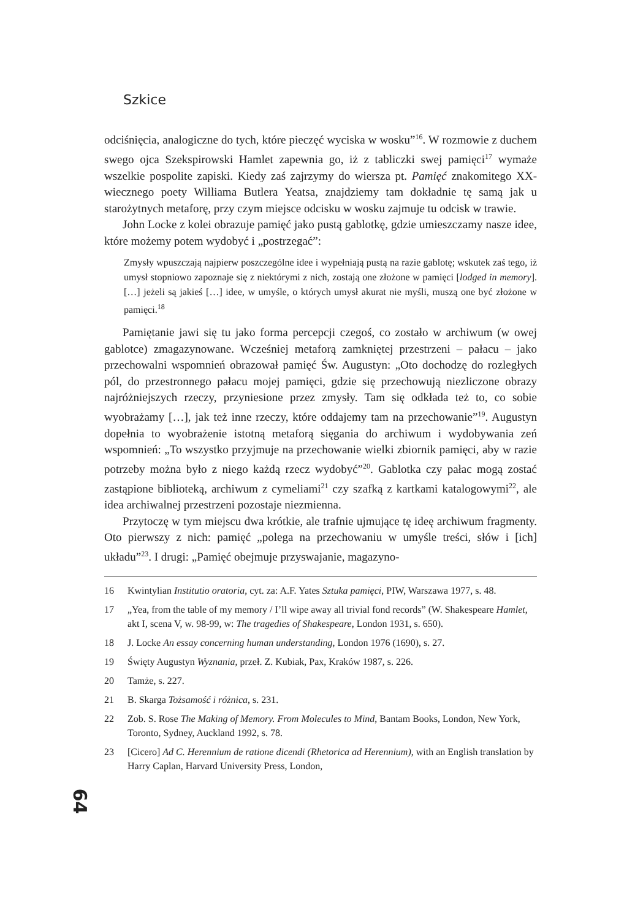Szkice
odciśnięcia, analogiczne do tych, które pieczęć wyciska w wosku”<sup>16</sup>. W rozmowie z duchem swego ojca Szekspirowski Hamlet zapewnia go, iż z tabliczki swej pamięci<sup>17</sup> wymaże wszelkie pospolite zapiski. Kiedy zaś zajrzymy do wiersza pt. Pamięć znakomitego XX-wiecznego poety Williama Butlera Yeatsa, znajdziemy tam dokładnie tę samą jak u starożytnych metaforę, przy czym miejsce odcisku w wosku zajmuje tu odcisk w trawie.
John Locke z kolei obrazuje pamięć jako pustą gablotkę, gdzie umieszczamy nasze idee, które możemy potem wydobyć i „postrzegać”:
Zmysły wpuszczają najpierw poszczególne idee i wypełniają pustą na razie gablotę; wskutek zaś tego, iż umysł stopniowo zapoznaje się z niektórymi z nich, zostają one złożone w pamięci [lodged in memory]. […] jeżeli są jakieś […] idee, w umyśle, o których umysł akurat nie myśli, muszą one być złożone w pamięci.<sup>18</sup>
Pamiętanie jawi się tu jako forma percepcji czegoś, co zostało w archiwum (w owej gablotce) zmagazynowane. Wcześniej metaforą zamkniętej przestrzeni – pałacu – jako przechowalni wspomnień obrazował pamięć Św. Augustyn: „Oto dochodzę do rozległych pól, do przestronnego pałacu mojej pamięci, gdzie się przechowują niezliczone obrazy najróżniejszych rzeczy, przyniesione przez zmysły. Tam się odkłada też to, co sobie wyobrażamy […], jak też inne rzeczy, które oddajemy tam na przechowanie”<sup>19</sup>. Augustyn dopełnia to wyobrażenie istotną metaforą sięgania do archiwum i wydobywania zeń wspomnień: „To wszystko przyjmuje na przechowanie wielki zbiornik pamięci, aby w razie potrzeby można było z niego każdą rzecz wydobyć”<sup>20</sup>. Gablotka czy pałac mogą zostać zastąpione biblioteką, archiwum z cymeliami<sup>21</sup> czy szafką z kartkami katalogowymi<sup>22</sup>, ale idea archiwalnej przestrzeni pozostaje niezmienna.
Przytoczę w tym miejscu dwa krótkie, ale trafnie ujmujące tę ideę archiwum fragmenty. Oto pierwszy z nich: pamięć „polega na przechowaniu w umyśle treści, słów i [ich] układu”<sup>23</sup>. I drugi: „Pamięć obejmuje przyswajanie, magazyno-
16 Kwintylian Institutio oratoria, cyt. za: A.F. Yates Sztuka pamięci, PIW, Warszawa 1977, s. 48.
17 „Yea, from the table of my memory / I’ll wipe away all trivial fond records” (W. Shakespeare Hamlet, akt I, scena V, w. 98-99, w: The tragedies of Shakespeare, London 1931, s. 650).
18 J. Locke An essay concerning human understanding, London 1976 (1690), s. 27.
19 Święty Augustyn Wyznania, przeł. Z. Kubiak, Pax, Kraków 1987, s. 226.
20 Tamże, s. 227.
21 B. Skarga Tożsamość i różnica, s. 231.
22 Zob. S. Rose The Making of Memory. From Molecules to Mind, Bantam Books, London, New York, Toronto, Sydney, Auckland 1992, s. 78.
23 [Cicero] Ad C. Herennium de ratione dicendi (Rhetorica ad Herennium), with an English translation by Harry Caplan, Harvard University Press, London,
64